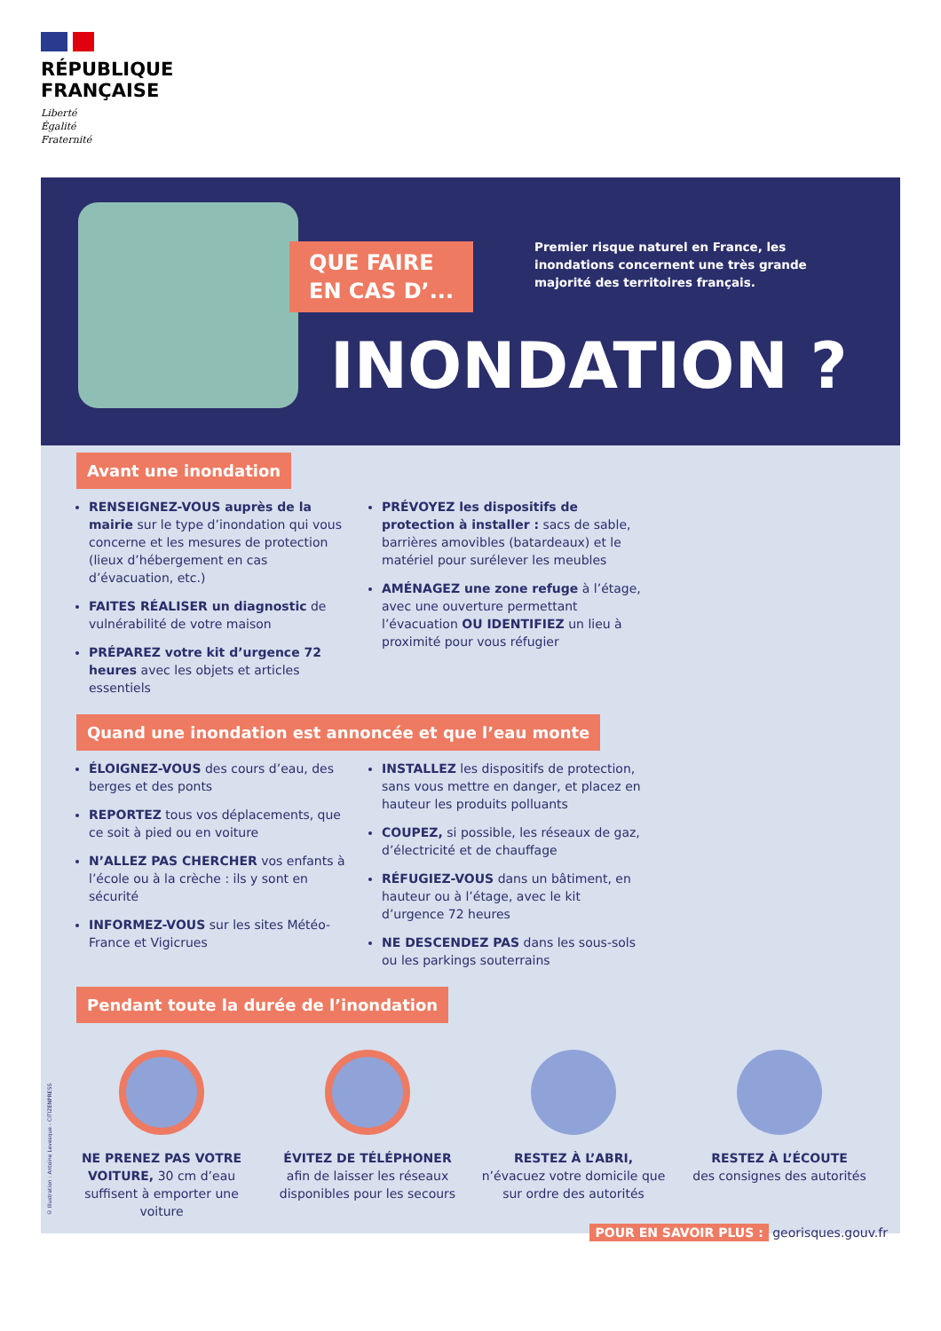RÉPUBLIQUE
FRANÇAISE
Liberté
Égalité
Fraternité
QUE FAIRE
EN CAS D’...
Premier risque naturel en France, les inondations concernent une très grande majorité des territoires français.
INONDATION ?
Avant une inondation
RENSEIGNEZ-VOUS auprès de la mairie sur le type d’inondation qui vous concerne et les mesures de protection (lieux d’hébergement en cas d’évacuation, etc.)
FAITES RÉALISER un diagnostic de vulnérabilité de votre maison
PRÉPAREZ votre kit d’urgence 72 heures avec les objets et articles essentiels
PRÉVOYEZ les dispositifs de protection à installer : sacs de sable, barrières amovibles (batardeaux) et le matériel pour surélever les meubles
AMÉNAGEZ une zone refuge à l’étage, avec une ouverture permettant l’évacuation OU IDENTIFIEZ un lieu à proximité pour vous réfugier
Quand une inondation est annoncée et que l’eau monte
ÉLOIGNEZ-VOUS des cours d’eau, des berges et des ponts
REPORTEZ tous vos déplacements, que ce soit à pied ou en voiture
N’ALLEZ PAS CHERCHER vos enfants à l’école ou à la crèche : ils y sont en sécurité
INFORMEZ-VOUS sur les sites Météo-France et Vigicrues
INSTALLEZ les dispositifs de protection, sans vous mettre en danger, et placez en hauteur les produits polluants
COUPEZ, si possible, les réseaux de gaz, d’électricité et de chauffage
RÉFUGIEZ-VOUS dans un bâtiment, en hauteur ou à l’étage, avec le kit d’urgence 72 heures
NE DESCENDEZ PAS dans les sous-sols ou les parkings souterrains
Pendant toute la durée de l’inondation
NE PRENEZ PAS VOTRE VOITURE, 30 cm d’eau suffisent à emporter une voiture
ÉVITEZ DE TÉLÉPHONER
afin de laisser les réseaux disponibles pour les secours
RESTEZ À L’ABRI,
n’évacuez votre domicile que sur ordre des autorités
RESTEZ À L’ÉCOUTE
des consignes des autorités
POUR EN SAVOIR PLUS : georisques.gouv.fr
© Illustration : Antoine Levesque - CITIZENPRESS